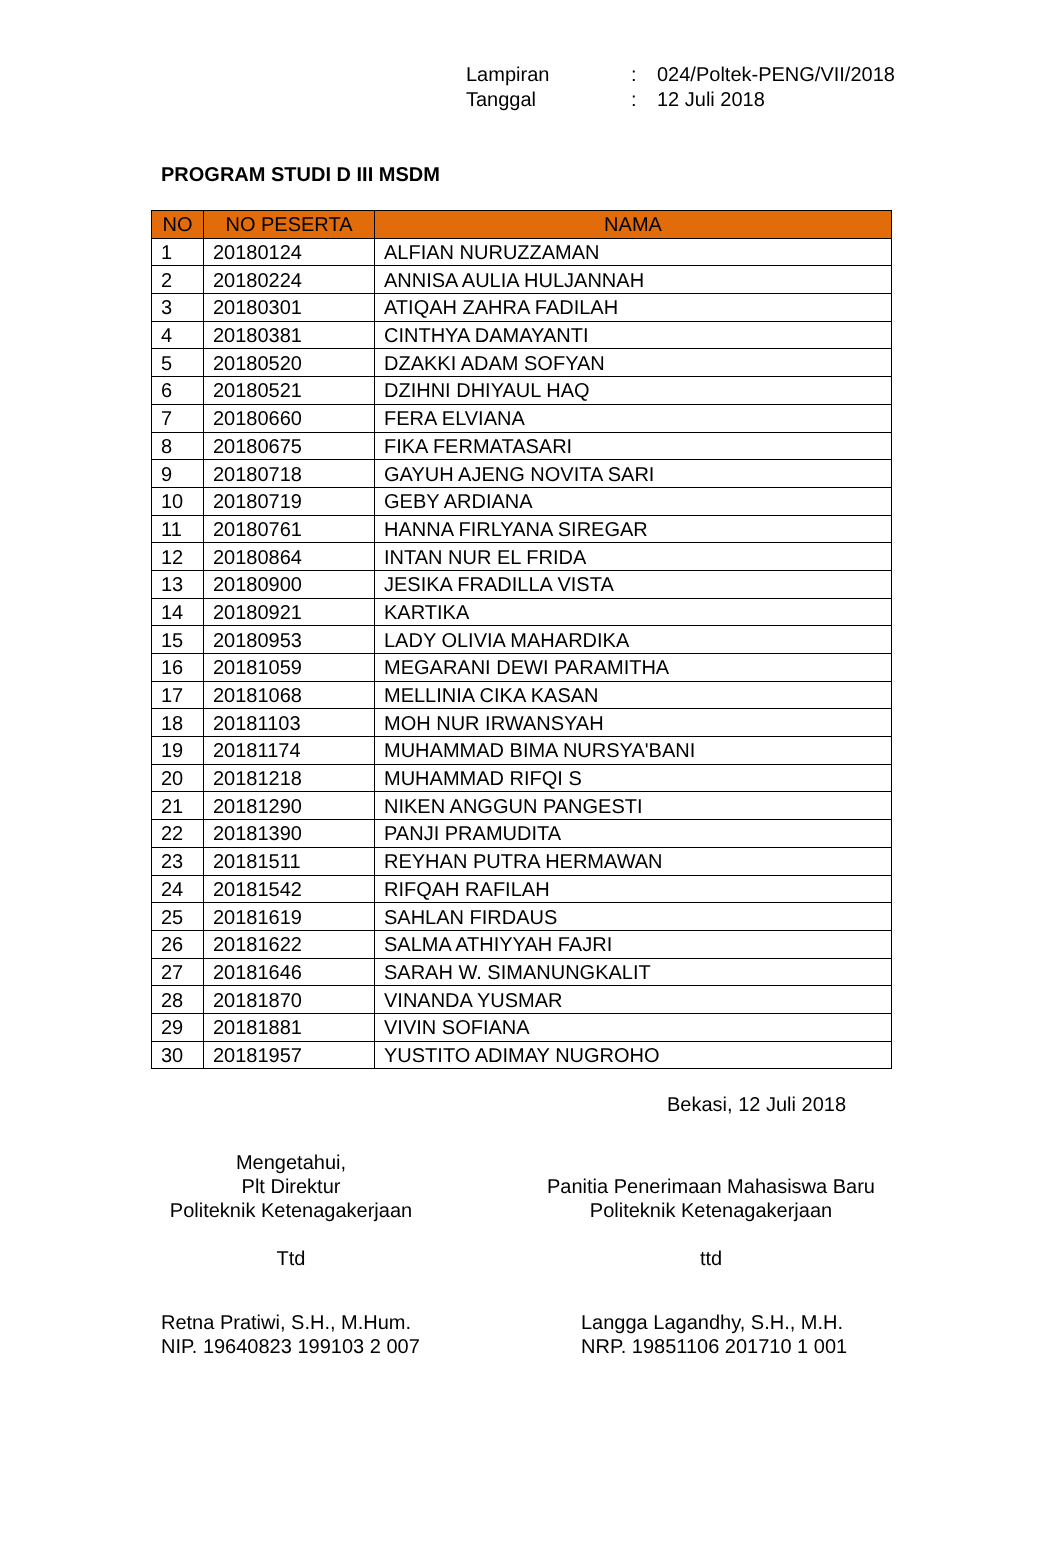Lampiran: 024/Poltek-PENG/VII/2018
Tanggal: 12 Juli 2018
PROGRAM STUDI D III MSDM
| NO | NO PESERTA | NAMA |
| --- | --- | --- |
| 1 | 20180124 | ALFIAN NURUZZAMAN |
| 2 | 20180224 | ANNISA AULIA HULJANNAH |
| 3 | 20180301 | ATIQAH ZAHRA FADILAH |
| 4 | 20180381 | CINTHYA DAMAYANTI |
| 5 | 20180520 | DZAKKI ADAM SOFYAN |
| 6 | 20180521 | DZIHNI DHIYAUL HAQ |
| 7 | 20180660 | FERA ELVIANA |
| 8 | 20180675 | FIKA FERMATASARI |
| 9 | 20180718 | GAYUH AJENG NOVITA SARI |
| 10 | 20180719 | GEBY ARDIANA |
| 11 | 20180761 | HANNA FIRLYANA SIREGAR |
| 12 | 20180864 | INTAN NUR EL FRIDA |
| 13 | 20180900 | JESIKA FRADILLA VISTA |
| 14 | 20180921 | KARTIKA |
| 15 | 20180953 | LADY OLIVIA MAHARDIKA |
| 16 | 20181059 | MEGARANI DEWI PARAMITHA |
| 17 | 20181068 | MELLINIA CIKA KASAN |
| 18 | 20181103 | MOH NUR IRWANSYAH |
| 19 | 20181174 | MUHAMMAD BIMA NURSYA'BANI |
| 20 | 20181218 | MUHAMMAD RIFQI S |
| 21 | 20181290 | NIKEN ANGGUN PANGESTI |
| 22 | 20181390 | PANJI PRAMUDITA |
| 23 | 20181511 | REYHAN PUTRA HERMAWAN |
| 24 | 20181542 | RIFQAH RAFILAH |
| 25 | 20181619 | SAHLAN FIRDAUS |
| 26 | 20181622 | SALMA ATHIYYAH FAJRI |
| 27 | 20181646 | SARAH W. SIMANUNGKALIT |
| 28 | 20181870 | VINANDA YUSMAR |
| 29 | 20181881 | VIVIN SOFIANA |
| 30 | 20181957 | YUSTITO ADIMAY NUGROHO |
Bekasi, 12 Juli 2018
Mengetahui,
Plt Direktur
Politeknik Ketenagakerjaan
Ttd
Panitia Penerimaan Mahasiswa Baru
Politeknik Ketenagakerjaan
ttd
Retna Pratiwi, S.H., M.Hum.
NIP. 19640823 199103 2 007
Langga Lagandhy, S.H., M.H.
NRP. 19851106 201710 1 001